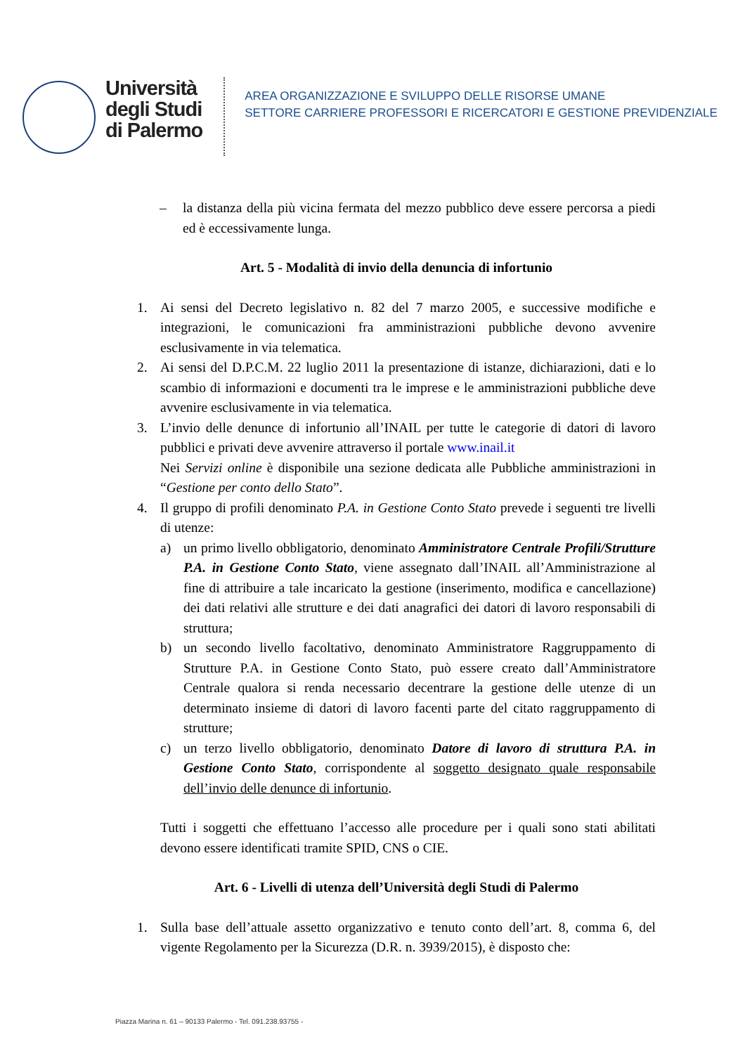Università
degli Studi
di Palermo
AREA ORGANIZZAZIONE E SVILUPPO DELLE RISORSE UMANE
SETTORE CARRIERE PROFESSORI E RICERCATORI E GESTIONE PREVIDENZIALE
– la distanza della più vicina fermata del mezzo pubblico deve essere percorsa a piedi ed è eccessivamente lunga.
Art. 5 - Modalità di invio della denuncia di infortunio
1. Ai sensi del Decreto legislativo n. 82 del 7 marzo 2005, e successive modifiche e integrazioni, le comunicazioni fra amministrazioni pubbliche devono avvenire esclusivamente in via telematica.
2. Ai sensi del D.P.C.M. 22 luglio 2011 la presentazione di istanze, dichiarazioni, dati e lo scambio di informazioni e documenti tra le imprese e le amministrazioni pubbliche deve avvenire esclusivamente in via telematica.
3. L’invio delle denunce di infortunio all’INAIL per tutte le categorie di datori di lavoro pubblici e privati deve avvenire attraverso il portale www.inail.it
Nei Servizi online è disponibile una sezione dedicata alle Pubbliche amministrazioni in “Gestione per conto dello Stato”.
4. Il gruppo di profili denominato P.A. in Gestione Conto Stato prevede i seguenti tre livelli di utenze:
a) un primo livello obbligatorio, denominato Amministratore Centrale Profili/Strutture P.A. in Gestione Conto Stato, viene assegnato dall’INAIL all’Amministrazione al fine di attribuire a tale incaricato la gestione (inserimento, modifica e cancellazione) dei dati relativi alle strutture e dei dati anagrafici dei datori di lavoro responsabili di struttura;
b) un secondo livello facoltativo, denominato Amministratore Raggruppamento di Strutture P.A. in Gestione Conto Stato, può essere creato dall’Amministratore Centrale qualora si renda necessario decentrare la gestione delle utenze di un determinato insieme di datori di lavoro facenti parte del citato raggruppamento di strutture;
c) un terzo livello obbligatorio, denominato Datore di lavoro di struttura P.A. in Gestione Conto Stato, corrispondente al soggetto designato quale responsabile dell’invio delle denunce di infortunio.
Tutti i soggetti che effettuano l’accesso alle procedure per i quali sono stati abilitati devono essere identificati tramite SPID, CNS o CIE.
Art. 6 - Livelli di utenza dell’Università degli Studi di Palermo
1. Sulla base dell’attuale assetto organizzativo e tenuto conto dell’art. 8, comma 6, del vigente Regolamento per la Sicurezza (D.R. n. 3939/2015), è disposto che:
Piazza Marina n. 61 – 90133 Palermo - Tel. 091.238.93755 -